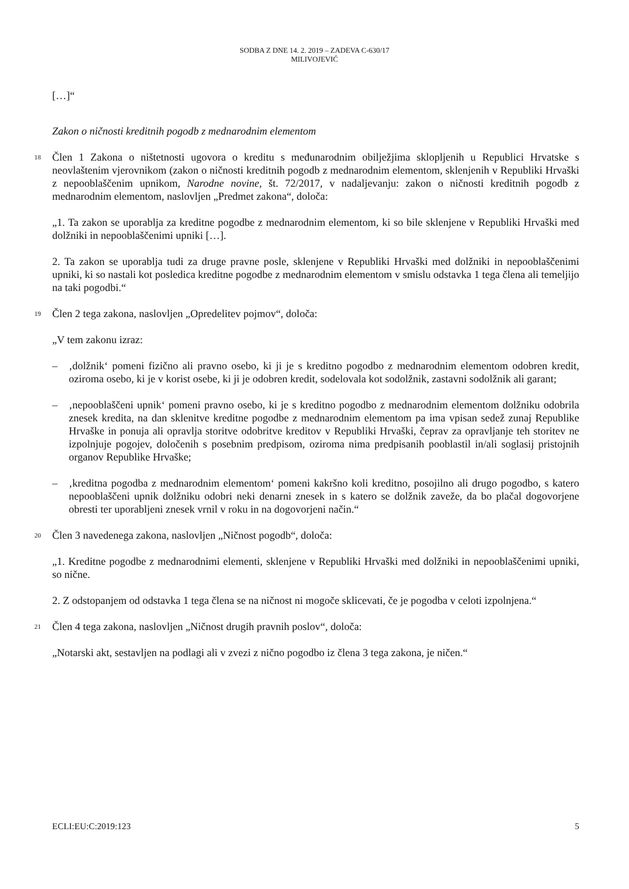SODBA Z DNE 14. 2. 2019 – ZADEVA C-630/17
MILIVOJEVIĆ
[…]“
Zakon o ničnosti kreditnih pogodb z mednarodnim elementom
18
Člen 1 Zakona o ništetnosti ugovora o kreditu s međunarodnim obilježjima sklopljenih u Republici Hrvatske s neovlaštenim vjerovnikom (zakon o ničnosti kreditnih pogodb z mednarodnim elementom, sklenjenih v Republiki Hrvaški z nepooblaščenim upnikom, Narodne novine, št. 72/2017, v nadaljevanju: zakon o ničnosti kreditnih pogodb z mednarodnim elementom, naslovljen „Predmet zakona“, določa:
„1. Ta zakon se uporablja za kreditne pogodbe z mednarodnim elementom, ki so bile sklenjene v Republiki Hrvaški med dolžniki in nepooblaščenimi upniki […].
2. Ta zakon se uporablja tudi za druge pravne posle, sklenjene v Republiki Hrvaški med dolžniki in nepooblaščenimi upniki, ki so nastali kot posledica kreditne pogodbe z mednarodnim elementom v smislu odstavka 1 tega člena ali temeljijo na taki pogodbi.“
19
Člen 2 tega zakona, naslovljen „Opredelitev pojmov“, določa:
„V tem zakonu izraz:
– ‚dolžnik‘ pomeni fizično ali pravno osebo, ki ji je s kreditno pogodbo z mednarodnim elementom odobren kredit, oziroma osebo, ki je v korist osebe, ki ji je odobren kredit, sodelovala kot sodolžnik, zastavni sodolžnik ali garant;
– ‚nepooblaščeni upnik‘ pomeni pravno osebo, ki je s kreditno pogodbo z mednarodnim elementom dolžniku odobrila znesek kredita, na dan sklenitve kreditne pogodbe z mednarodnim elementom pa ima vpisan sedež zunaj Republike Hrvaške in ponuja ali opravlja storitve odobritve kreditov v Republiki Hrvaški, čeprav za opravljanje teh storitev ne izpolnjuje pogojev, določenih s posebnim predpisom, oziroma nima predpisanih pooblastil in/ali soglasij pristojnih organov Republike Hrvaške;
– ‚kreditna pogodba z mednarodnim elementom‘ pomeni kakršno koli kreditno, posojilno ali drugo pogodbo, s katero nepooblaščeni upnik dolžniku odobri neki denarni znesek in s katero se dolžnik zaveže, da bo plačal dogovorjene obresti ter uporabljeni znesek vrnil v roku in na dogovorjeni način.“
20
Člen 3 navedenega zakona, naslovljen „Ničnost pogodb“, določa:
„1. Kreditne pogodbe z mednarodnimi elementi, sklenjene v Republiki Hrvaški med dolžniki in nepooblaščenimi upniki, so nične.
2. Z odstopanjem od odstavka 1 tega člena se na ničnost ni mogoče sklicevati, če je pogodba v celoti izpolnjena.“
21
Člen 4 tega zakona, naslovljen „Ničnost drugih pravnih poslov“, določa:
„Notarski akt, sestavljen na podlagi ali v zvezi z nično pogodbo iz člena 3 tega zakona, je ničen.“
ECLI:EU:C:2019:123 5